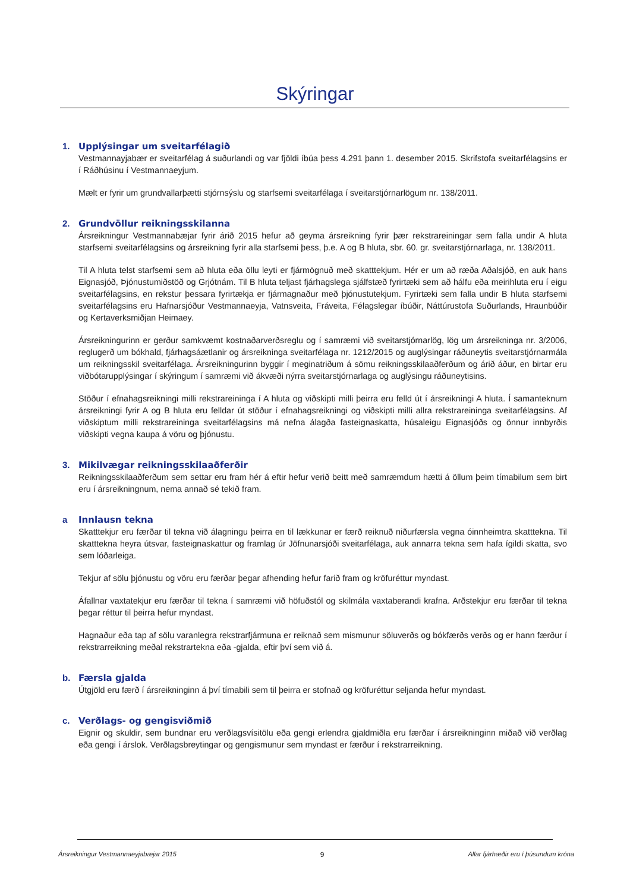Skýringar
1. Upplýsingar um sveitarfélagið
Vestmannayjabær er sveitarfélag á suðurlandi og var fjöldi íbúa þess 4.291 þann 1. desember 2015. Skrifstofa sveitarfélagsins er í Ráðhúsinu í Vestmannaeyjum.
Mælt er fyrir um grundvallarþætti stjórnsýslu og starfsemi sveitarfélaga í sveitarstjórnarlögum nr. 138/2011.
2. Grundvöllur reikningsskilanna
Ársreikningur Vestmannabæjar fyrir árið 2015 hefur að geyma ársreikning fyrir þær rekstrareiningar sem falla undir A hluta starfsemi sveitarfélagsins og ársreikning fyrir alla starfsemi þess, þ.e. A og B hluta, sbr. 60. gr. sveitarstjórnarlaga, nr. 138/2011.
Til A hluta telst starfsemi sem að hluta eða öllu leyti er fjármögnuð með skatttekjum. Hér er um að ræða Aðalsjóð, en auk hans Eignasjóð, Þjónustumiðstöð og Grjótnám. Til B hluta teljast fjárhagslega sjálfstæð fyrirtæki sem að hálfu eða meirihluta eru í eigu sveitarfélagsins, en rekstur þessara fyrirtækja er fjármagnaður með þjónustutekjum. Fyrirtæki sem falla undir B hluta starfsemi sveitarfélagsins eru Hafnarsjóður Vestmannaeyja, Vatnsveita, Fráveita, Félagslegar íbúðir, Náttúrustofa Suðurlands, Hraunbúðir og Kertaverksmiðjan Heimaey.
Ársreikningurinn er gerður samkvæmt kostnaðarverðsreglu og í samræmi við sveitarstjórnarlög, lög um ársreikninga nr. 3/2006, reglugerð um bókhald, fjárhagsáætlanir og ársreikninga sveitarfélaga nr. 1212/2015 og auglýsingar ráðuneytis sveitarstjórnarmála um reikningsskil sveitarfélaga. Ársreikningurinn byggir í meginatriðum á sömu reikningsskilaaðferðum og árið áður, en birtar eru viðbótarupplýsingar í skýringum í samræmi við ákvæði nýrra sveitarstjórnarlaga og auglýsingu ráðuneytisins.
Stöður í efnahagsreikningi milli rekstrareininga í A hluta og viðskipti milli þeirra eru felld út í ársreikningi A hluta. Í samanteknum ársreikningi fyrir A og B hluta eru felldar út stöður í efnahagsreikningi og viðskipti milli allra rekstrareininga sveitarfélagsins. Af viðskiptum milli rekstrareininga sveitarfélagsins má nefna álagða fasteignaskatta, húsaleigu Eignasjóðs og önnur innbyrðis viðskipti vegna kaupa á vöru og þjónustu.
3. Mikilvægar reikningsskilaaðferðir
Reikningsskilaaðferðum sem settar eru fram hér á eftir hefur verið beitt með samræmdum hætti á öllum þeim tímabilum sem birt eru í ársreikningnum, nema annað sé tekið fram.
a Innlausn tekna
Skatttekjur eru færðar til tekna við álagningu þeirra en til lækkunar er færð reiknuð niðurfærsla vegna óinnheimtra skatttekna. Til skatttekna heyra útsvar, fasteignaskattur og framlag úr Jöfnunarsjóði sveitarfélaga, auk annarra tekna sem hafa ígildi skatta, svo sem lóðarleiga.
Tekjur af sölu þjónustu og vöru eru færðar þegar afhending hefur farið fram og kröfuréttur myndast.
Áfallnar vaxtatekjur eru færðar til tekna í samræmi við höfuðstól og skilmála vaxtaberandi krafna. Arðstekjur eru færðar til tekna þegar réttur til þeirra hefur myndast.
Hagnaður eða tap af sölu varanlegra rekstrarfjármuna er reiknað sem mismunur söluverðs og bókfærðs verðs og er hann færður í rekstrarreikning meðal rekstrartekna eða -gjalda, eftir því sem við á.
b. Færsla gjalda
Útgjöld eru færð í ársreikninginn á því tímabili sem til þeirra er stofnað og kröfuréttur seljanda hefur myndast.
c. Verðlags- og gengisviðmið
Eignir og skuldir, sem bundnar eru verðlagsvísitölu eða gengi erlendra gjaldmiðla eru færðar í ársreikninginn miðað við verðlag eða gengi í árslok. Verðlagsbreytingar og gengismunur sem myndast er færður í rekstrarreikning.
Ársreikningur Vestmannaeyjabæjar 2015 9 Allar fjárhæðir eru í þúsundum króna